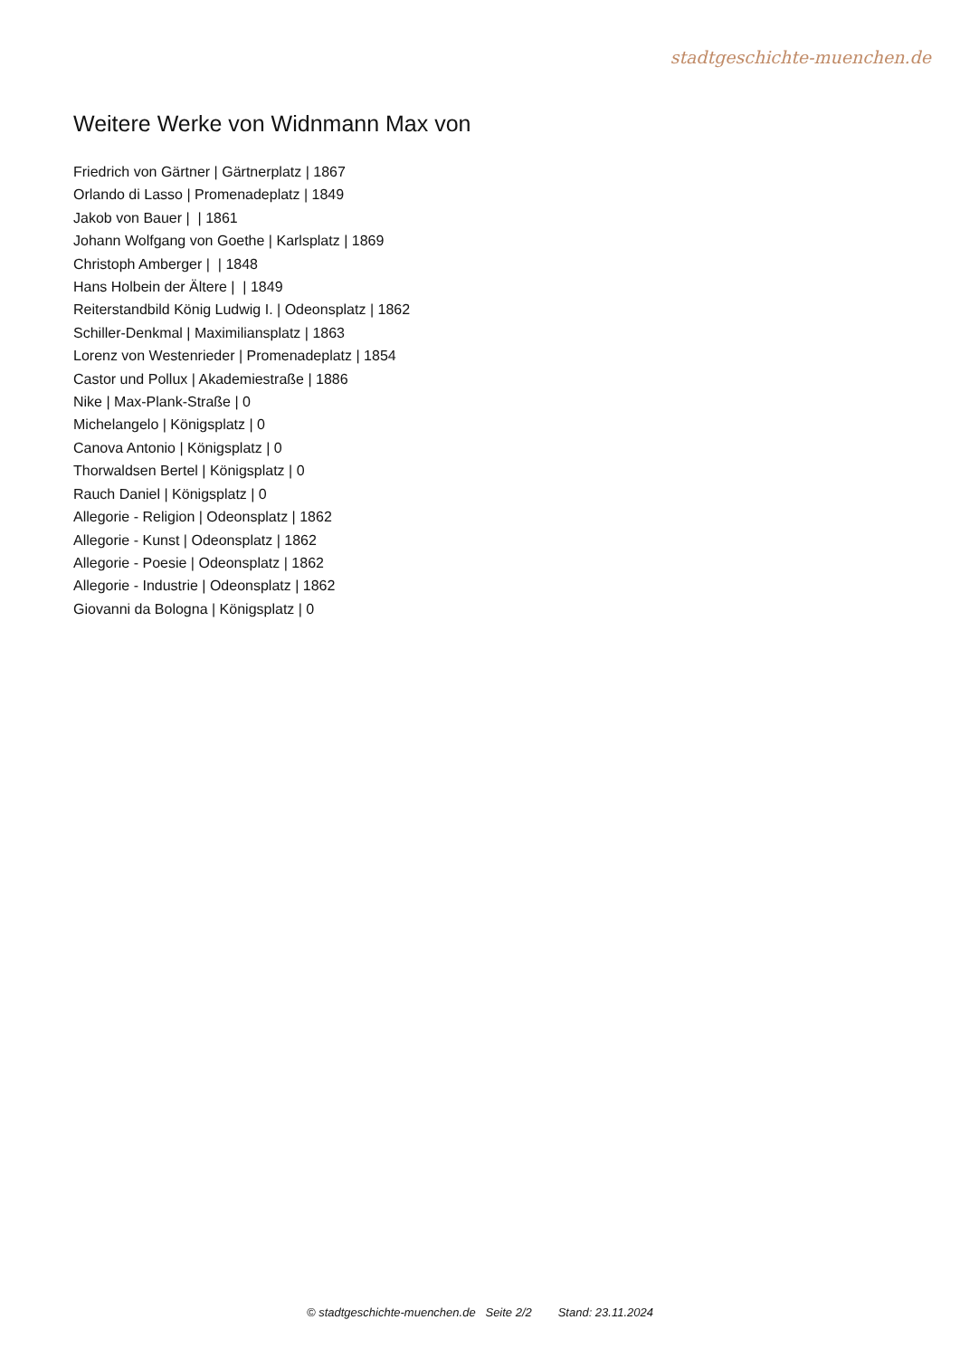stadtgeschichte-muenchen.de
Weitere Werke von Widnmann Max von
Friedrich von Gärtner | Gärtnerplatz | 1867
Orlando di Lasso | Promenadeplatz | 1849
Jakob von Bauer | | 1861
Johann Wolfgang von Goethe | Karlsplatz | 1869
Christoph Amberger | | 1848
Hans Holbein der Ältere | | 1849
Reiterstandbild König Ludwig I. | Odeonsplatz | 1862
Schiller-Denkmal | Maximiliansplatz | 1863
Lorenz von Westenrieder | Promenadeplatz | 1854
Castor und Pollux | Akademiestraße | 1886
Nike | Max-Plank-Straße | 0
Michelangelo | Königsplatz | 0
Canova Antonio | Königsplatz | 0
Thorwaldsen Bertel | Königsplatz | 0
Rauch Daniel | Königsplatz | 0
Allegorie - Religion | Odeonsplatz | 1862
Allegorie - Kunst | Odeonsplatz | 1862
Allegorie - Poesie | Odeonsplatz | 1862
Allegorie - Industrie | Odeonsplatz | 1862
Giovanni da Bologna | Königsplatz | 0
© stadtgeschichte-muenchen.de Seite 2/2 Stand: 23.11.2024